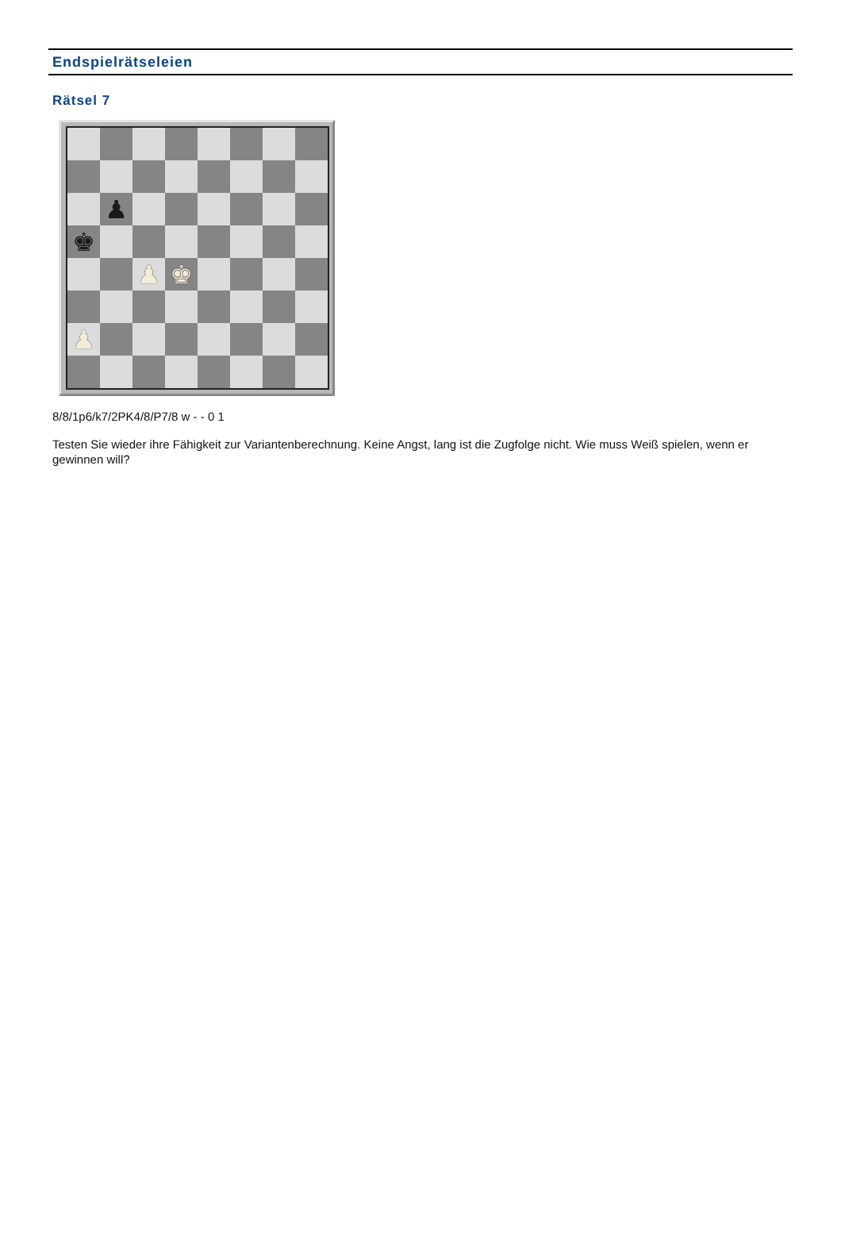Endspielrätseleien
Rätsel 7
♟
♚
♟
♚
♟
8/8/1p6/k7/2PK4/8/P7/8 w - - 0 1
Testen Sie wieder ihre Fähigkeit zur Variantenberechnung. Keine Angst, lang ist die Zugfolge nicht. Wie muss Weiß spielen, wenn er gewinnen will?